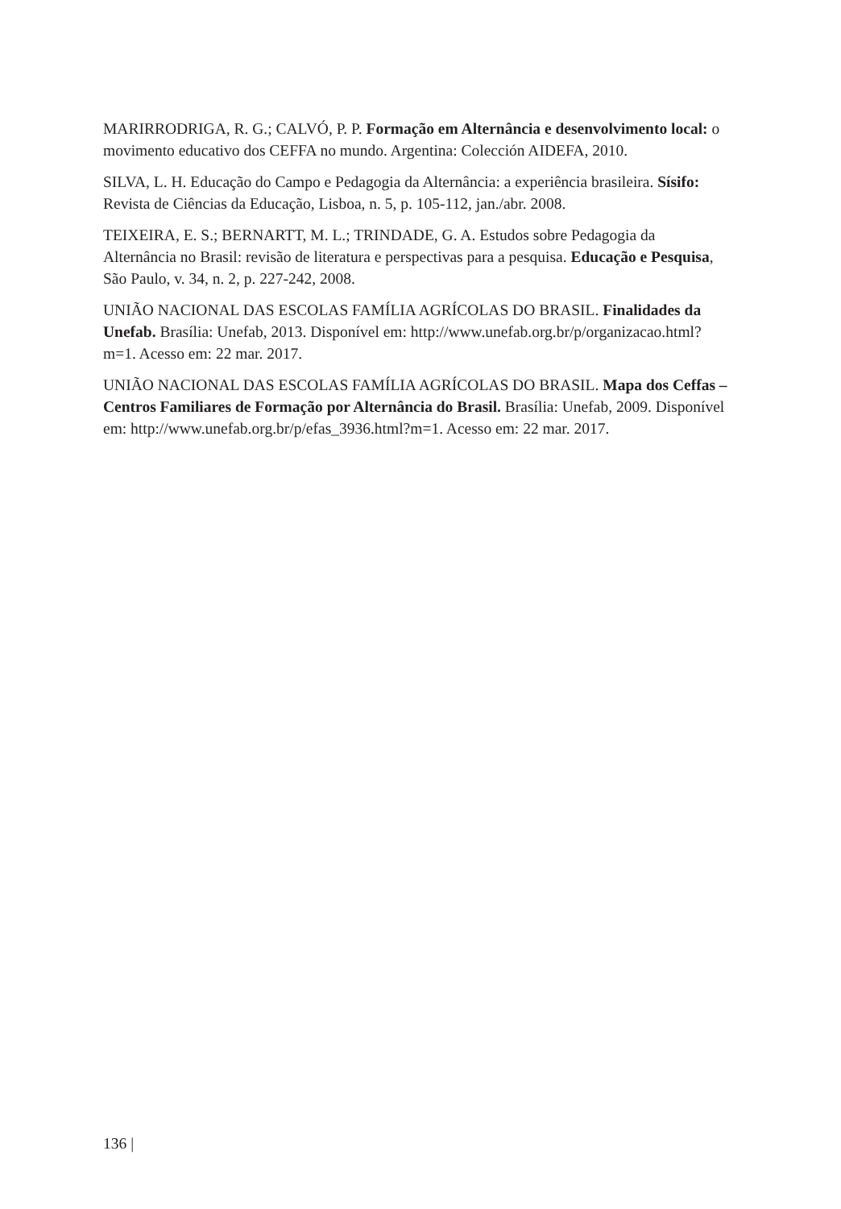MARIRRODRIGA, R. G.; CALVÓ, P. P. Formação em Alternância e desenvolvimento local: o movimento educativo dos CEFFA no mundo. Argentina: Colección AIDEFA, 2010.
SILVA, L. H. Educação do Campo e Pedagogia da Alternância: a experiência brasileira. Sísifo: Revista de Ciências da Educação, Lisboa, n. 5, p. 105-112, jan./abr. 2008.
TEIXEIRA, E. S.; BERNARTT, M. L.; TRINDADE, G. A. Estudos sobre Pedagogia da Alternância no Brasil: revisão de literatura e perspectivas para a pesquisa. Educação e Pesquisa, São Paulo, v. 34, n. 2, p. 227-242, 2008.
UNIÃO NACIONAL DAS ESCOLAS FAMÍLIA AGRÍCOLAS DO BRASIL. Finalidades da Unefab. Brasília: Unefab, 2013. Disponível em: http://www.unefab.org.br/p/organizacao.html?m=1. Acesso em: 22 mar. 2017.
UNIÃO NACIONAL DAS ESCOLAS FAMÍLIA AGRÍCOLAS DO BRASIL. Mapa dos Ceffas – Centros Familiares de Formação por Alternância do Brasil. Brasília: Unefab, 2009. Disponível em: http://www.unefab.org.br/p/efas_3936.html?m=1. Acesso em: 22 mar. 2017.
136 |